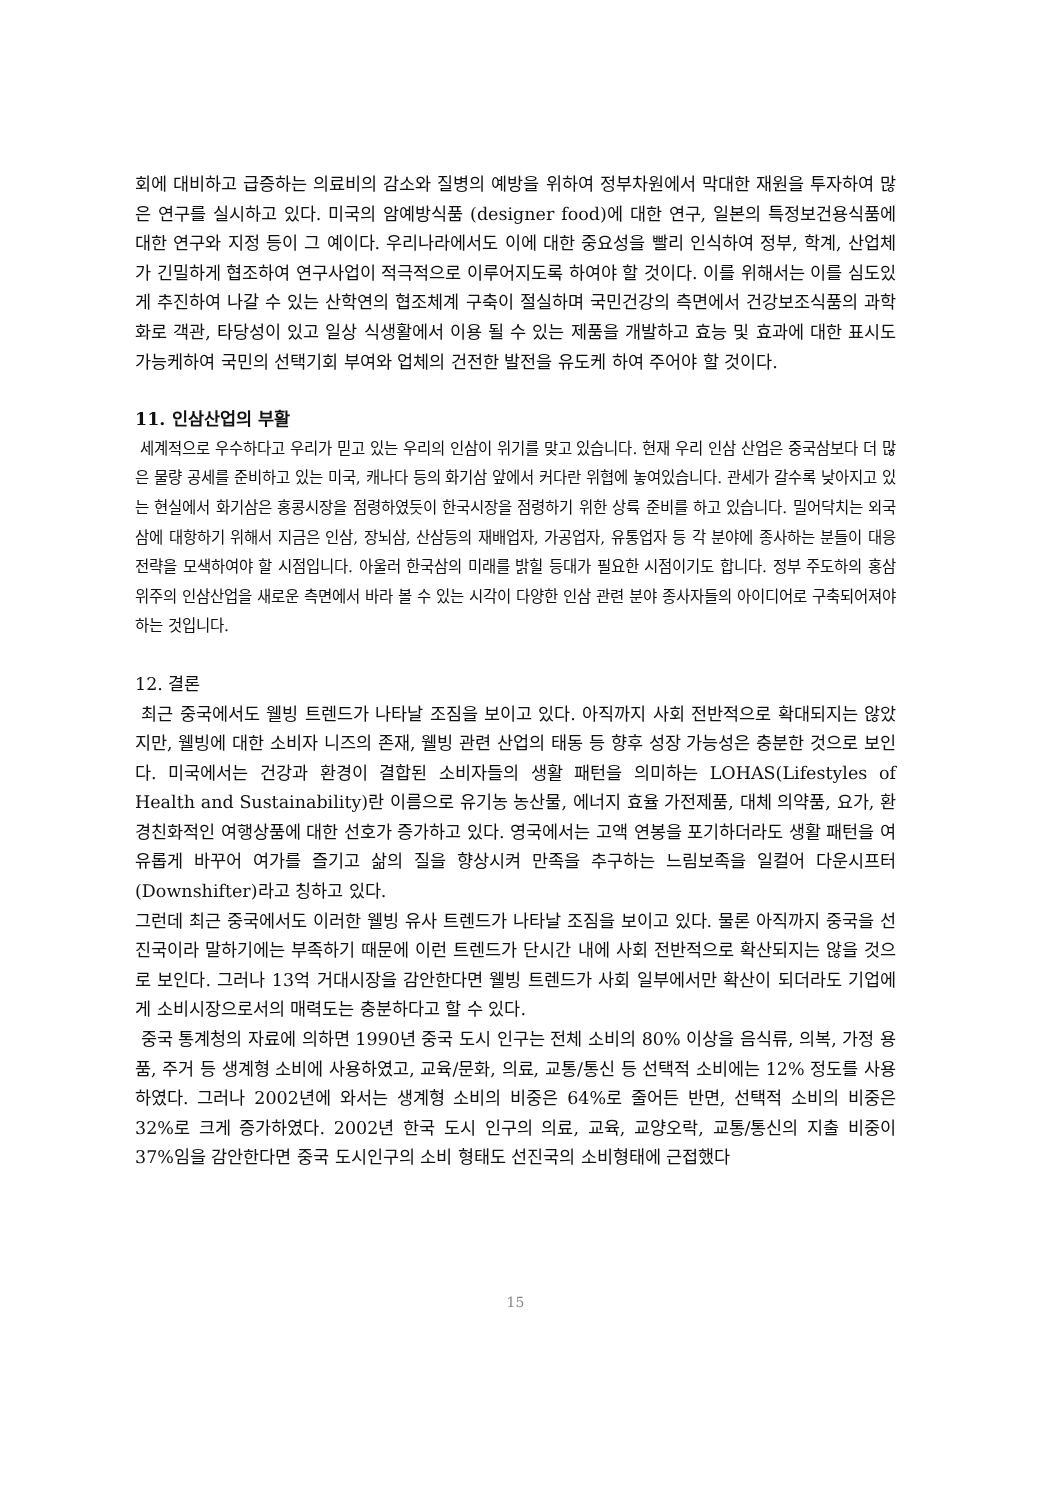회에 대비하고 급증하는 의료비의 감소와 질병의 예방을 위하여 정부차원에서 막대한 재원을 투자하여 많은 연구를 실시하고 있다. 미국의 암예방식품 (designer food)에 대한 연구, 일본의 특정보건용식품에 대한 연구와 지정 등이 그 예이다. 우리나라에서도 이에 대한 중요성을 빨리 인식하여 정부, 학계, 산업체가 긴밀하게 협조하여 연구사업이 적극적으로 이루어지도록 하여야 할 것이다. 이를 위해서는 이를 심도있게 추진하여 나갈 수 있는 산학연의 협조체계 구축이 절실하며 국민건강의 측면에서 건강보조식품의 과학화로 객관, 타당성이 있고 일상 식생활에서 이용 될 수 있는 제품을 개발하고 효능 및 효과에 대한 표시도 가능케하여 국민의 선택기회 부여와 업체의 건전한 발전을 유도케 하여 주어야 할 것이다.
11. 인삼산업의 부활
세계적으로 우수하다고 우리가 믿고 있는 우리의 인삼이 위기를 맞고 있습니다. 현재 우리 인삼 산업은 중국삼보다 더 많은 물량 공세를 준비하고 있는 미국, 캐나다 등의 화기삼 앞에서 커다란 위협에 놓여있습니다. 관세가 갈수록 낮아지고 있는 현실에서 화기삼은 홍콩시장을 점령하였듯이 한국시장을 점령하기 위한 상륙 준비를 하고 있습니다. 밀어닥치는 외국삼에 대항하기 위해서 지금은 인삼, 장뇌삼, 산삼등의 재배업자, 가공업자, 유통업자 등 각 분야에 종사하는 분들이 대응전략을 모색하여야 할 시점입니다. 아울러 한국삼의 미래를 밝힐 등대가 필요한 시점이기도 합니다. 정부 주도하의 홍삼 위주의 인삼산업을 새로운 측면에서 바라 볼 수 있는 시각이 다양한 인삼 관련 분야 종사자들의 아이디어로 구축되어져야 하는 것입니다.
12. 결론
최근 중국에서도 웰빙 트렌드가 나타날 조짐을 보이고 있다. 아직까지 사회 전반적으로 확대되지는 않았지만, 웰빙에 대한 소비자 니즈의 존재, 웰빙 관련 산업의 태동 등 향후 성장 가능성은 충분한 것으로 보인다. 미국에서는 건강과 환경이 결합된 소비자들의 생활 패턴을 의미하는 LOHAS(Lifestyles of Health and Sustainability)란 이름으로 유기농 농산물, 에너지 효율 가전제품, 대체 의약품, 요가, 환경친화적인 여행상품에 대한 선호가 증가하고 있다. 영국에서는 고액 연봉을 포기하더라도 생활 패턴을 여유롭게 바꾸어 여가를 즐기고 삶의 질을 향상시켜 만족을 추구하는 느림보족을 일컬어 다운시프터(Downshifter)라고 칭하고 있다.
그런데 최근 중국에서도 이러한 웰빙 유사 트렌드가 나타날 조짐을 보이고 있다. 물론 아직까지 중국을 선진국이라 말하기에는 부족하기 때문에 이런 트렌드가 단시간 내에 사회 전반적으로 확산되지는 않을 것으로 보인다. 그러나 13억 거대시장을 감안한다면 웰빙 트렌드가 사회 일부에서만 확산이 되더라도 기업에게 소비시장으로서의 매력도는 충분하다고 할 수 있다.
중국 통계청의 자료에 의하면 1990년 중국 도시 인구는 전체 소비의 80% 이상을 음식류, 의복, 가정 용품, 주거 등 생계형 소비에 사용하였고, 교육/문화, 의료, 교통/통신 등 선택적 소비에는 12% 정도를 사용하였다. 그러나 2002년에 와서는 생계형 소비의 비중은 64%로 줄어든 반면, 선택적 소비의 비중은 32%로 크게 증가하였다. 2002년 한국 도시 인구의 의료, 교육, 교양오락, 교통/통신의 지출 비중이 37%임을 감안한다면 중국 도시인구의 소비 형태도 선진국의 소비형태에 근접했다
15